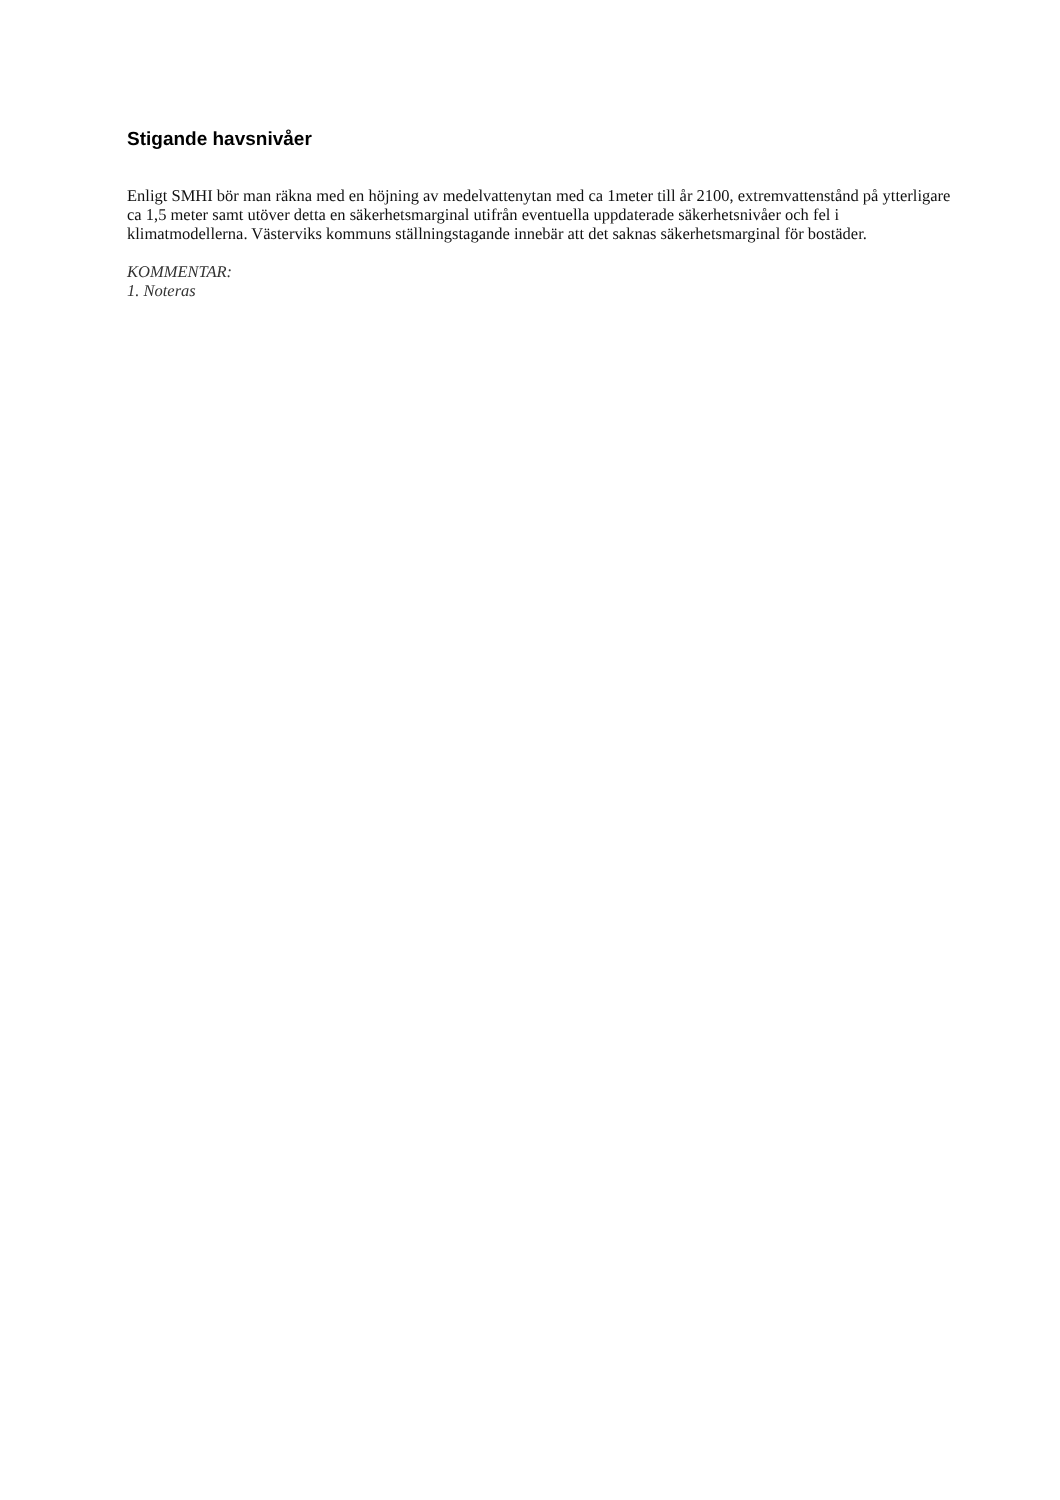Stigande havsnivåer
Enligt SMHI bör man räkna med en höjning av medelvattenytan med ca 1meter till år 2100, extremvattenstånd på ytterligare ca 1,5 meter samt utöver detta en säkerhetsmarginal utifrån eventuella uppdaterade säkerhetsnivåer och fel i klimatmodellerna. Västerviks kommuns ställningstagande innebär att det saknas säkerhetsmarginal för bostäder.
KOMMENTAR:
1. Noteras